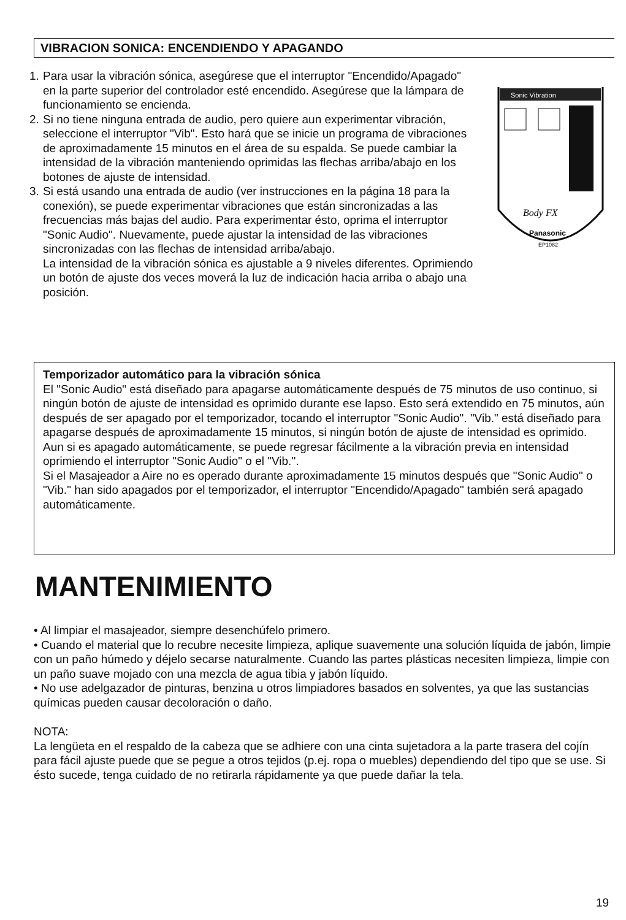VIBRACION SONICA: ENCENDIENDO Y APAGANDO
Sonic Vibration
Body FX
Panasonic
EP1082
1. Para usar la vibración sónica, asegúrese que el interruptor "Encendido/Apagado" en la parte superior del controlador esté encendido. Asegúrese que la lámpara de funcionamiento se encienda.
2. Si no tiene ninguna entrada de audio, pero quiere aun experimentar vibración, seleccione el interruptor "Vib". Esto hará que se inicie un programa de vibraciones de aproximadamente 15 minutos en el área de su espalda. Se puede cambiar la intensidad de la vibración manteniendo oprimidas las flechas arriba/abajo en los botones de ajuste de intensidad.
3. Si está usando una entrada de audio (ver instrucciones en la página 18 para la conexión), se puede experimentar vibraciones que están sincronizadas a las frecuencias más bajas del audio. Para experimentar ésto, oprima el interruptor "Sonic Audio". Nuevamente, puede ajustar la intensidad de las vibraciones sincronizadas con las flechas de intensidad arriba/abajo.
La intensidad de la vibración sónica es ajustable a 9 niveles diferentes. Oprimiendo un botón de ajuste dos veces moverá la luz de indicación hacia arriba o abajo una posición.
Temporizador automático para la vibración sónica
El "Sonic Audio" está diseñado para apagarse automáticamente después de 75 minutos de uso continuo, si ningún botón de ajuste de intensidad es oprimido durante ese lapso. Esto será extendido en 75 minutos, aún después de ser apagado por el temporizador, tocando el interruptor "Sonic Audio". "Vib." está diseñado para apagarse después de aproximadamente 15 minutos, si ningún botón de ajuste de intensidad es oprimido.
Aun si es apagado automáticamente, se puede regresar fácilmente a la vibración previa en intensidad oprimiendo el interruptor "Sonic Audio" o el "Vib.".
Si el Masajeador a Aire no es operado durante aproximadamente 15 minutos después que "Sonic Audio" o "Vib." han sido apagados por el temporizador, el interruptor "Encendido/Apagado" también será apagado automáticamente.
MANTENIMIENTO
• Al limpiar el masajeador, siempre desenchúfelo primero.
• Cuando el material que lo recubre necesite limpieza, aplique suavemente una solución líquida de jabón, limpie con un paño húmedo y déjelo secarse naturalmente. Cuando las partes plásticas necesiten limpieza, limpie con un paño suave mojado con una mezcla de agua tibia y jabón líquido.
• No use adelgazador de pinturas, benzina u otros limpiadores basados en solventes, ya que las sustancias químicas pueden causar decoloración o daño.
NOTA:
La lengüeta en el respaldo de la cabeza que se adhiere con una cinta sujetadora a la parte trasera del cojín para fácil ajuste puede que se pegue a otros tejidos (p.ej. ropa o muebles) dependiendo del tipo que se use. Si ésto sucede, tenga cuidado de no retirarla rápidamente ya que puede dañar la tela.
19